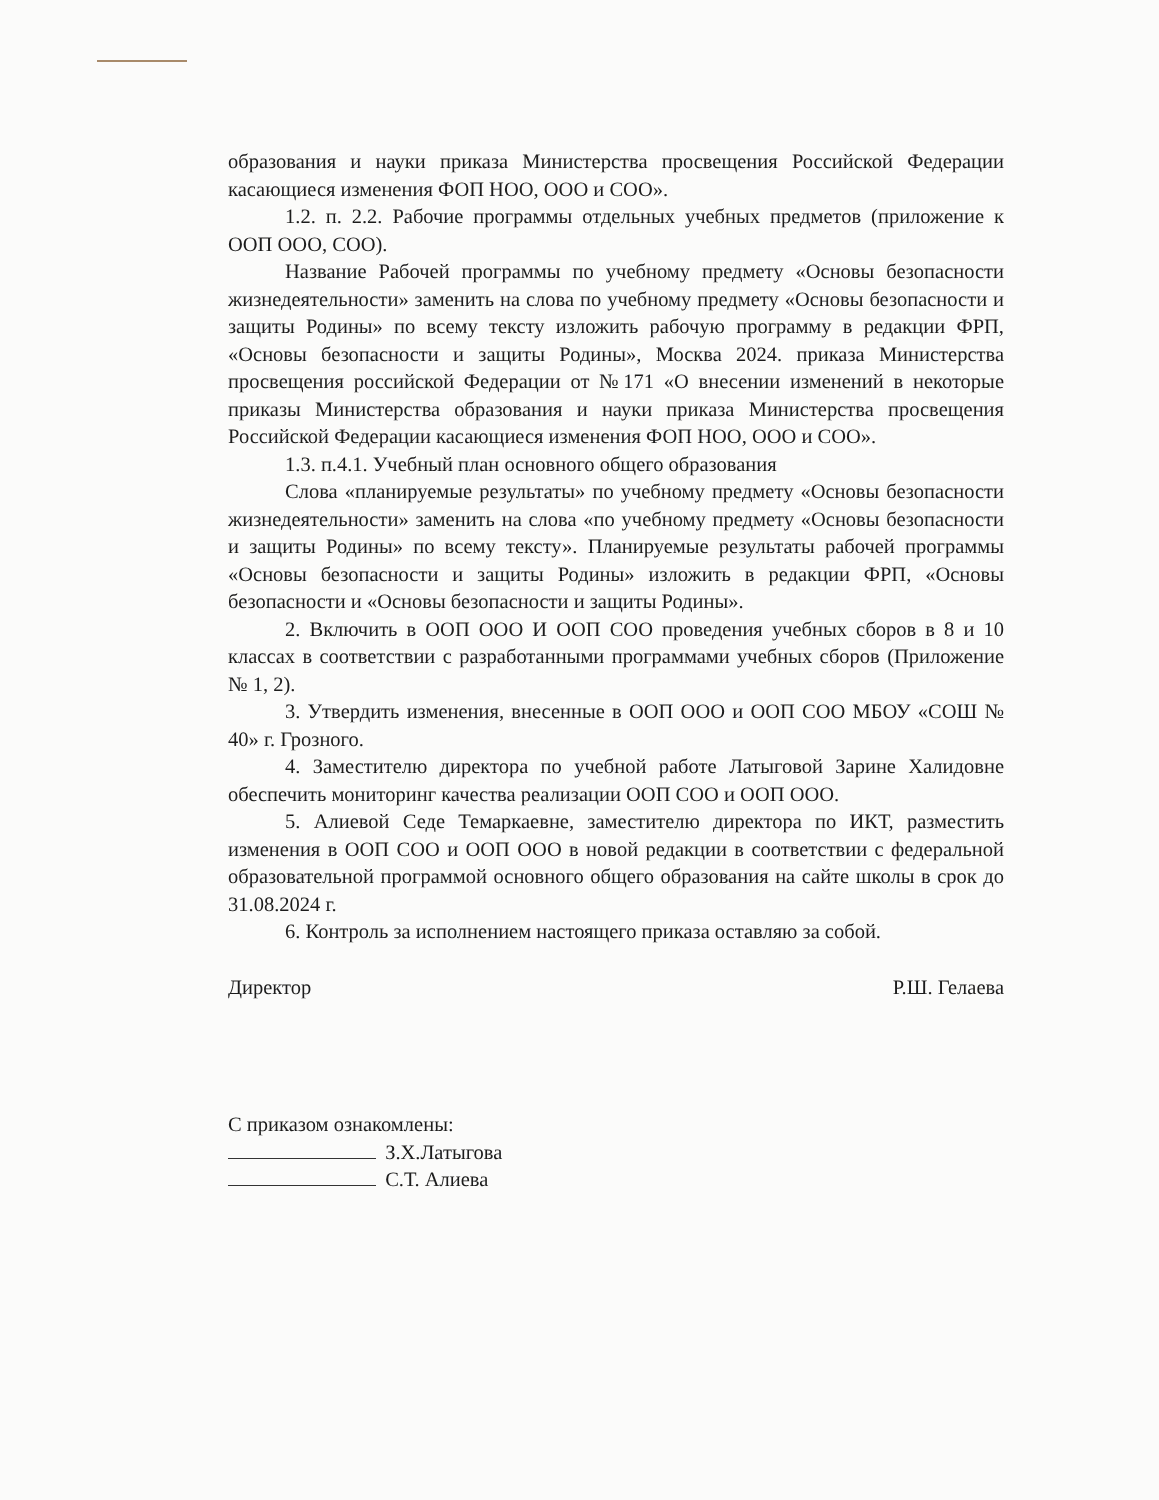образования и науки приказа Министерства просвещения Российской Федерации касающиеся изменения ФОП НОО, ООО и СОО».
1.2. п. 2.2. Рабочие программы отдельных учебных предметов (приложение к ООП ООО, СОО).
Название Рабочей программы по учебному предмету «Основы безопасности жизнедеятельности» заменить на слова по учебному предмету «Основы безопасности и защиты Родины» по всему тексту изложить рабочую программу в редакции ФРП, «Основы безопасности и защиты Родины», Москва 2024. приказа Министерства просвещения российской Федерации от №171 «О внесении изменений в некоторые приказы Министерства образования и науки приказа Министерства просвещения Российской Федерации касающиеся изменения ФОП НОО, ООО и СОО».
1.3. п.4.1. Учебный план основного общего образования
Слова «планируемые результаты» по учебному предмету «Основы безопасности жизнедеятельности» заменить на слова «по учебному предмету «Основы безопасности и защиты Родины» по всему тексту». Планируемые результаты рабочей программы «Основы безопасности и защиты Родины» изложить в редакции ФРП, «Основы безопасности и «Основы безопасности и защиты Родины».
2. Включить в ООП ООО И ООП СОО проведения учебных сборов в 8 и 10 классах в соответствии с разработанными программами учебных сборов (Приложение № 1, 2).
3. Утвердить изменения, внесенные в ООП ООО и ООП СОО МБОУ «СОШ № 40» г. Грозного.
4. Заместителю директора по учебной работе Латыговой Зарине Халидовне обеспечить мониторинг качества реализации ООП СОО и ООП ООО.
5. Алиевой Седе Темаркаевне, заместителю директора по ИКТ, разместить изменения в ООП СОО и ООП ООО в новой редакции в соответствии с федеральной образовательной программой основного общего образования на сайте школы в срок до 31.08.2024 г.
6. Контроль за исполнением настоящего приказа оставляю за собой.
Директор Р.Ш. Гелаева
С приказом ознакомлены:
З.Х.Латыгова
С.Т. Алиева